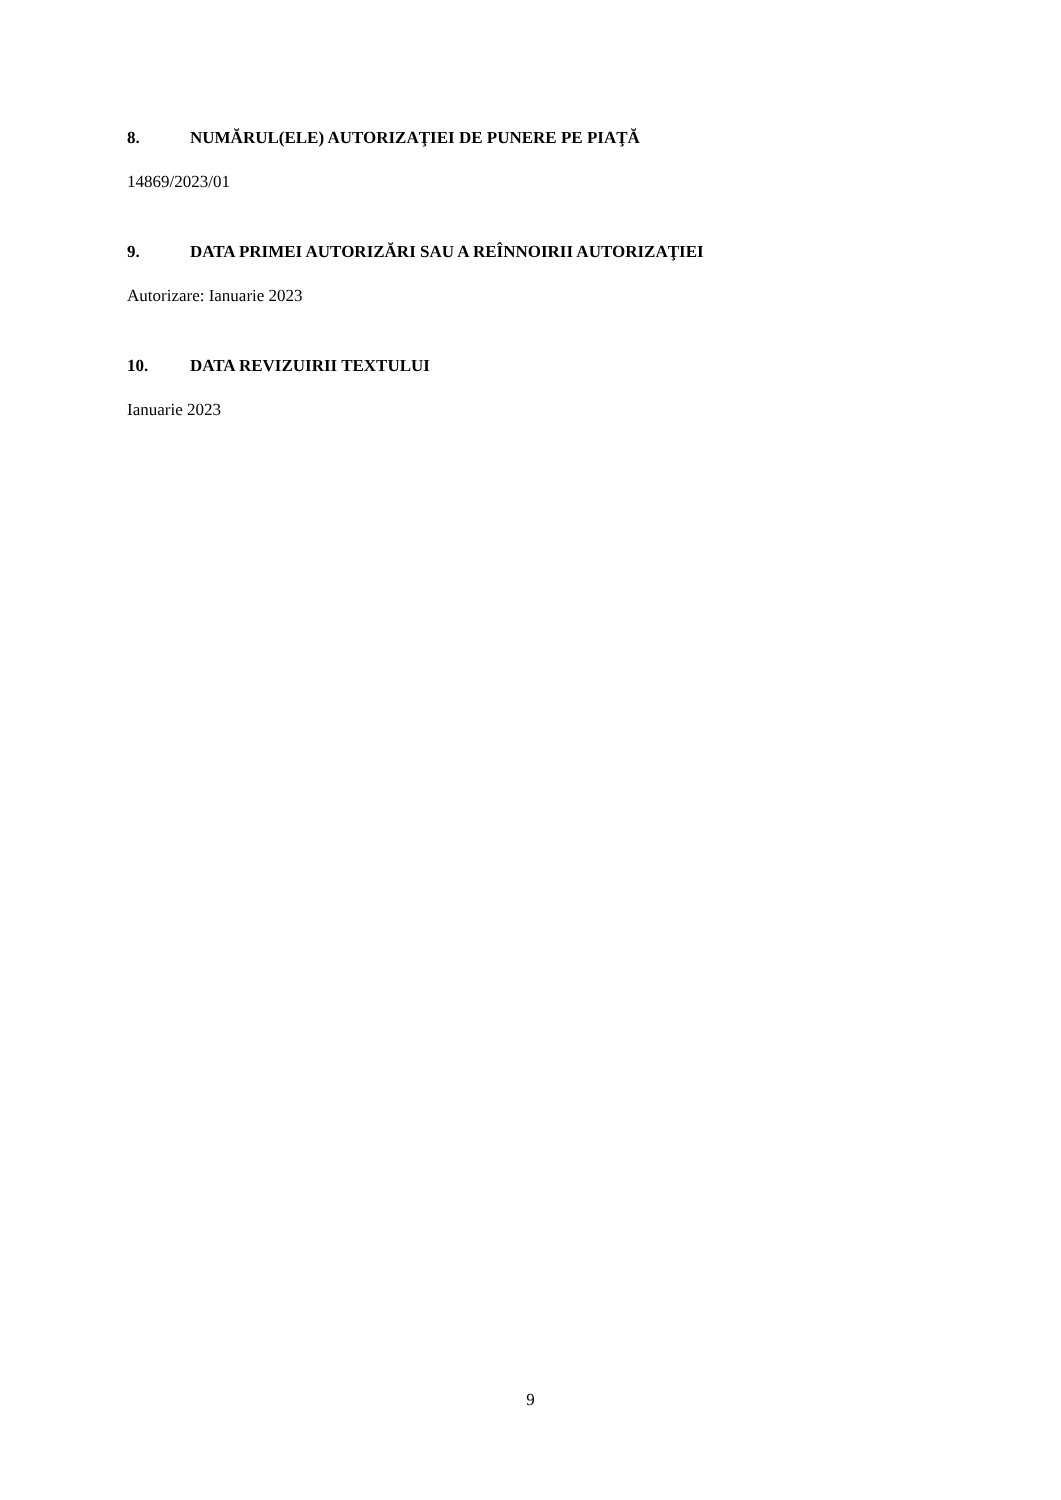8. NUMĂRUL(ELE) AUTORIZAŢIEI DE PUNERE PE PIAŢĂ
14869/2023/01
9. DATA PRIMEI AUTORIZĂRI SAU A REÎNNOIRII AUTORIZAŢIEI
Autorizare: Ianuarie 2023
10. DATA REVIZUIRII TEXTULUI
Ianuarie 2023
9